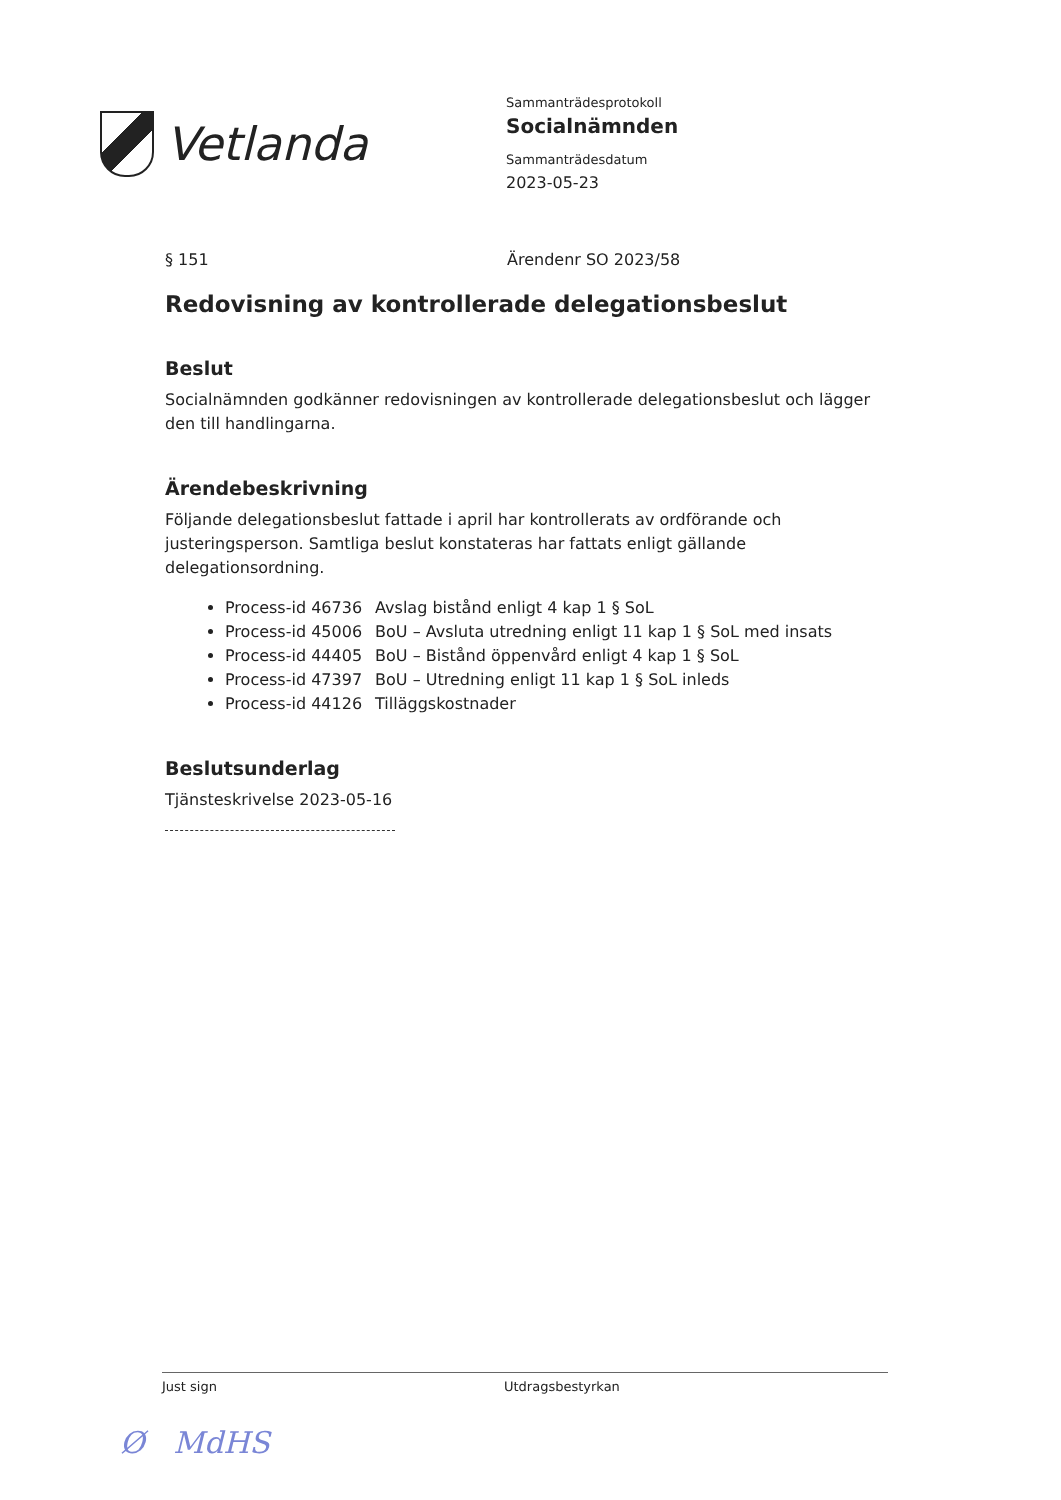Vetlanda
Sammanträdesprotokoll
Socialnämnden
Sammanträdesdatum
2023-05-23
§ 151 Ärendenr SO 2023/58
Redovisning av kontrollerade delegationsbeslut
Beslut
Socialnämnden godkänner redovisningen av kontrollerade delegationsbeslut och lägger den till handlingarna.
Ärendebeskrivning
Följande delegationsbeslut fattade i april har kontrollerats av ordförande och justeringsperson. Samtliga beslut konstateras har fattats enligt gällande delegationsordning.
Process-id 46736 Avslag bistånd enligt 4 kap 1 § SoL
Process-id 45006 BoU – Avsluta utredning enligt 11 kap 1 § SoL med insats
Process-id 44405 BoU – Bistånd öppenvård enligt 4 kap 1 § SoL
Process-id 47397 BoU – Utredning enligt 11 kap 1 § SoL inleds
Process-id 44126 Tilläggskostnader
Beslutsunderlag
Tjänsteskrivelse 2023-05-16
Just sign Utdragsbestyrkan
Ø MdHS